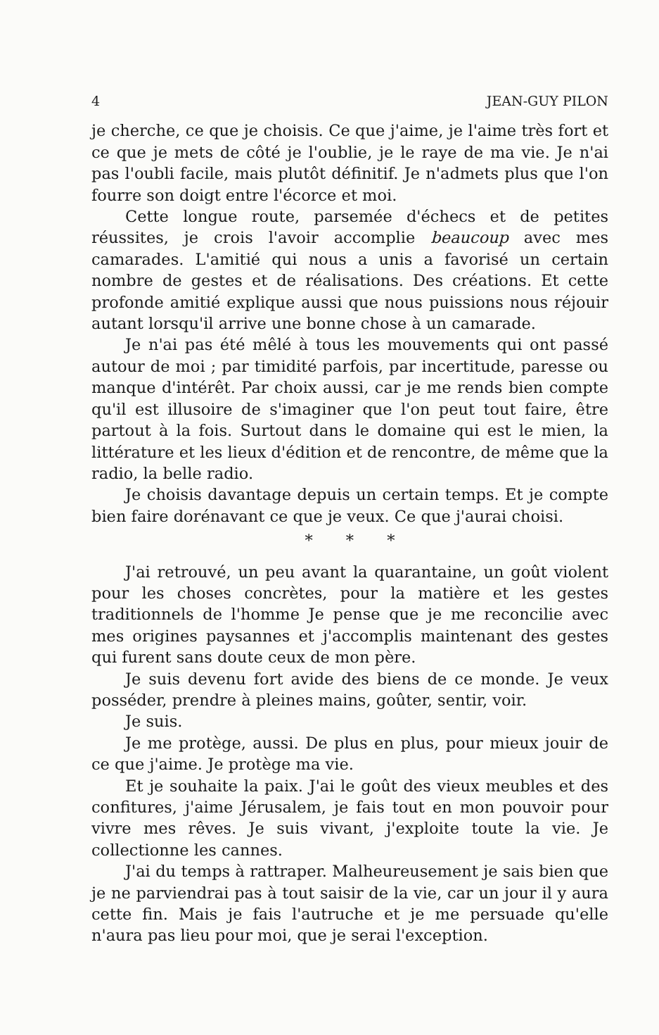4 JEAN-GUY PILON
je cherche, ce que je choisis. Ce que j'aime, je l'aime très fort et ce que je mets de côté je l'oublie, je le raye de ma vie. Je n'ai pas l'oubli facile, mais plutôt définitif. Je n'admets plus que l'on fourre son doigt entre l'écorce et moi.
Cette longue route, parsemée d'échecs et de petites réussites, je crois l'avoir accomplie beaucoup avec mes camarades. L'amitié qui nous a unis a favorisé un certain nombre de gestes et de réalisations. Des créations. Et cette profonde amitié explique aussi que nous puissions nous réjouir autant lorsqu'il arrive une bonne chose à un camarade.
Je n'ai pas été mêlé à tous les mouvements qui ont passé autour de moi ; par timidité parfois, par incertitude, paresse ou manque d'intérêt. Par choix aussi, car je me rends bien compte qu'il est illusoire de s'imaginer que l'on peut tout faire, être partout à la fois. Surtout dans le domaine qui est le mien, la littérature et les lieux d'édition et de rencontre, de même que la radio, la belle radio.
Je choisis davantage depuis un certain temps. Et je compte bien faire dorénavant ce que je veux. Ce que j'aurai choisi.
* * *
J'ai retrouvé, un peu avant la quarantaine, un goût violent pour les choses concrètes, pour la matière et les gestes traditionnels de l'homme Je pense que je me reconcilie avec mes origines paysannes et j'accomplis maintenant des gestes qui furent sans doute ceux de mon père.
Je suis devenu fort avide des biens de ce monde. Je veux posséder, prendre à pleines mains, goûter, sentir, voir.
Je suis.
Je me protège, aussi. De plus en plus, pour mieux jouir de ce que j'aime. Je protège ma vie.
Et je souhaite la paix. J'ai le goût des vieux meubles et des confitures, j'aime Jérusalem, je fais tout en mon pouvoir pour vivre mes rêves. Je suis vivant, j'exploite toute la vie. Je collectionne les cannes.
J'ai du temps à rattraper. Malheureusement je sais bien que je ne parviendrai pas à tout saisir de la vie, car un jour il y aura cette fin. Mais je fais l'autruche et je me persuade qu'elle n'aura pas lieu pour moi, que je serai l'exception.